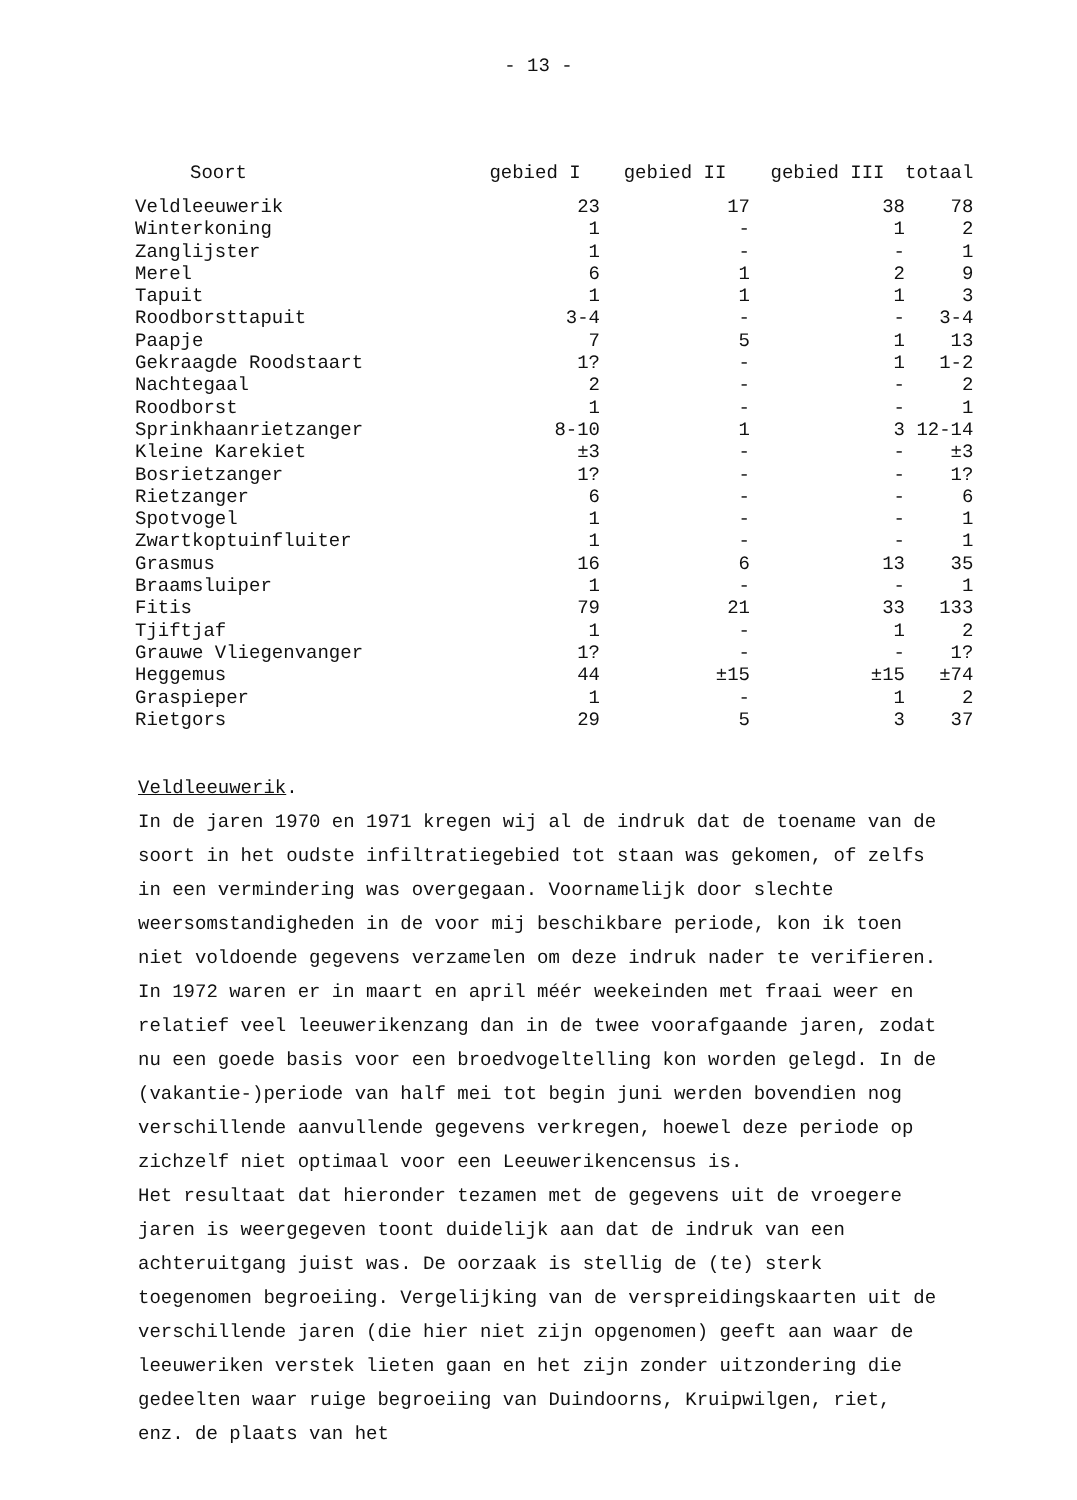- 13 -
| Soort | gebied I | gebied II | gebied III | totaal |
| --- | --- | --- | --- | --- |
| Veldleeuwerik | 23 | 17 | 38 | 78 |
| Winterkoning | 1 | - | 1 | 2 |
| Zanglijster | 1 | - | - | 1 |
| Merel | 6 | 1 | 2 | 9 |
| Tapuit | 1 | 1 | 1 | 3 |
| Roodborsttapuit | 3-4 | - | - | 3-4 |
| Paapje | 7 | 5 | 1 | 13 |
| Gekraagde Roodstaart | 1? | - | 1 | 1-2 |
| Nachtegaal | 2 | - | - | 2 |
| Roodborst | 1 | - | - | 1 |
| Sprinkhaanrietzanger | 8-10 | 1 | 3 | 12-14 |
| Kleine Karekiet | ±3 | - | - | ±3 |
| Bosrietzanger | 1? | - | - | 1? |
| Rietzanger | 6 | - | - | 6 |
| Spotvogel | 1 | - | - | 1 |
| Zwartkoptuinfluiter | 1 | - | - | 1 |
| Grasmus | 16 | 6 | 13 | 35 |
| Braamsluiper | 1 | - | - | 1 |
| Fitis | 79 | 21 | 33 | 133 |
| Tjiftjaf | 1 | - | 1 | 2 |
| Grauwe Vliegenvanger | 1? | - | - | 1? |
| Heggemus | 44 | ±15 | ±15 | ±74 |
| Graspieper | 1 | - | 1 | 2 |
| Rietgors | 29 | 5 | 3 | 37 |
Veldleeuwerik.
In de jaren 1970 en 1971 kregen wij al de indruk dat de toename van de soort in het oudste infiltratiegebied tot staan was gekomen, of zelfs in een vermindering was overgegaan. Voornamelijk door slechte weersomstandigheden in de voor mij beschikbare periode, kon ik toen niet voldoende gegevens verzamelen om deze indruk nader te verifieren.
In 1972 waren er in maart en april méér weekeinden met fraai weer en relatief veel leeuwerikenzang dan in de twee voorafgaande jaren, zodat nu een goede basis voor een broedvogeltelling kon worden gelegd. In de (vakantie-)periode van half mei tot begin juni werden bovendien nog verschillende aanvullende gegevens verkregen, hoewel deze periode op zichzelf niet optimaal voor een Leeuwerikencensus is.
Het resultaat dat hieronder tezamen met de gegevens uit de vroegere jaren is weergegeven toont duidelijk aan dat de indruk van een achteruitgang juist was. De oorzaak is stellig de (te) sterk toegenomen begroeiing. Vergelijking van de verspreidingskaarten uit de verschillende jaren (die hier niet zijn opgenomen) geeft aan waar de leeuweriken verstek lieten gaan en het zijn zonder uitzondering die gedeelten waar ruige begroeiing van Duindoorns, Kruipwilgen, riet, enz. de plaats van het